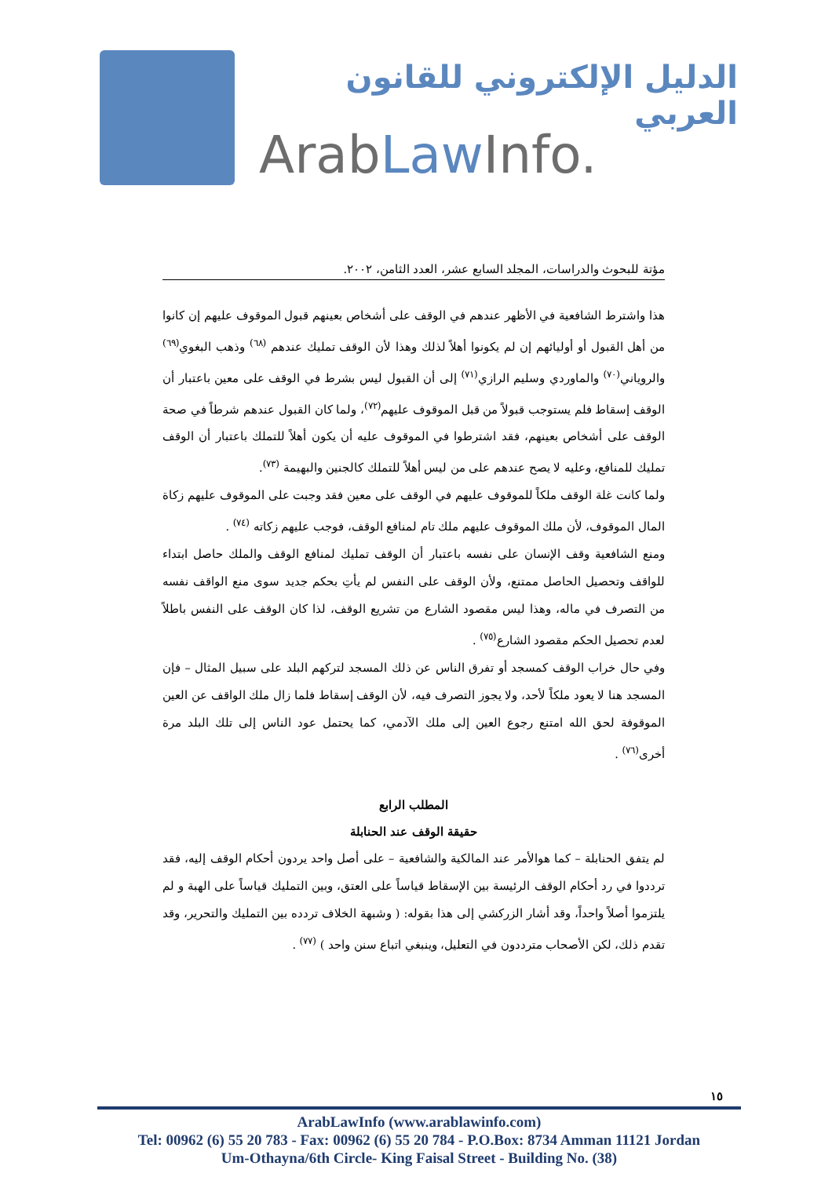الدليل الإلكتروني للقانون العربي
ArabLaw Info.
مؤتة للبحوث والدراسات، المجلد السابع عشر، العدد الثامن، ٢٠٠٢.
هذا واشترط الشافعية في الأظهر عندهم في الوقف على أشخاص بعينهم قبول الموقوف عليهم إن كانوا من أهل القبول أو أوليائهم إن لم يكونوا أهلاً لذلك وهذا لأن الوقف تمليك عندهم <sup>(٦٨)</sup> وذهب البغوي<sup>(٦٩)</sup> والروياني<sup>(٧٠)</sup> والماوردي وسليم الرازي<sup>(٧١)</sup> إلى أن القبول ليس بشرط في الوقف على معين باعتبار أن الوقف إسقاط فلم يستوجب قبولاً من قبل الموقوف عليهم<sup>(٧٢)</sup>، ولما كان القبول عندهم شرطاً في صحة الوقف على أشخاص بعينهم، فقد اشترطوا في الموقوف عليه أن يكون أهلاً للتملك باعتبار أن الوقف تمليك للمنافع، وعليه لا يصح عندهم على من ليس أهلاً للتملك كالجنين والبهيمة <sup>(٧٣)</sup>.
ولما كانت غلة الوقف ملكاً للموقوف عليهم في الوقف على معين فقد وجبت على الموقوف عليهم زكاة المال الموقوف، لأن ملك الموقوف عليهم ملك تام لمنافع الوقف، فوجب عليهم زكاته <sup>(٧٤)</sup> .
ومنع الشافعية وقف الإنسان على نفسه باعتبار أن الوقف تمليك لمنافع الوقف والملك حاصل ابتداء للواقف وتحصيل الحاصل ممتنع، ولأن الوقف على النفس لم يأتِ بحكم جديد سوى منع الواقف نفسه من التصرف في ماله، وهذا ليس مقصود الشارع من تشريع الوقف، لذا كان الوقف على النفس باطلاً لعدم تحصيل الحكم مقصود الشارع<sup>(٧٥)</sup> .
وفي حال خراب الوقف كمسجد أو تفرق الناس عن ذلك المسجد لتركهم البلد على سبيل المثال – فإن المسجد هنا لا يعود ملكاً لأحد، ولا يجوز التصرف فيه، لأن الوقف إسقاط فلما زال ملك الواقف عن العين الموقوفة لحق الله امتنع رجوع العين إلى ملك الآدمي، كما يحتمل عود الناس إلى تلك البلد مرة أخرى<sup>(٧٦)</sup> .
المطلب الرابع
حقيقة الوقف عند الحنابلة
لم يتفق الحنابلة – كما هوالأمر عند المالكية والشافعية – على أصل واحد يردون أحكام الوقف إليه، فقد ترددوا في رد أحكام الوقف الرئيسة بين الإسقاط قياساً على العتق، وبين التمليك قياساً على الهبة و لم يلتزموا أصلاً واحداً، وقد أشار الزركشي إلى هذا بقوله: ( وشبهة الخلاف تردده بين التمليك والتحرير، وقد تقدم ذلك، لكن الأصحاب مترددون في التعليل، وينبغي اتباع سنن واحد ) <sup>(٧٧)</sup> .
١٥
ArabLawInfo (www.arablawinfo.com)
Tel: 00962 (6) 55 20 783 - Fax: 00962 (6) 55 20 784 - P.O.Box: 8734 Amman 11121 Jordan
Um-Othayna/6th Circle- King Faisal Street - Building No. (38)